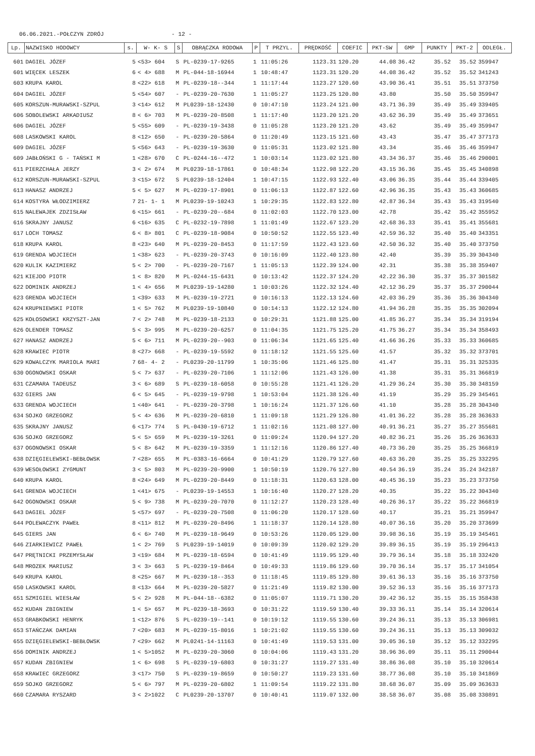06.06.2021.-POŁCZYN ZDRÓJ - 12 -
| Lp. | NAZWISKO HODOWCY | s. | W- K- S | S | OBRĄCZKA RODOWA | P | T PRZYL. | PRĘDKOŚĆ | COEFIC | PKT-SW | GMP | PUNKTY | PKT-2 | ODLEGŁ. |
| --- | --- | --- | --- | --- | --- | --- | --- | --- | --- | --- | --- | --- | --- | --- |
| 601 | DAGIEL JÓZEF | 5 | <53> 604 | S | PL-0239-17-9265 | 1 | 11:05:26 | 1123.31 | 120.20 | 44.08 | 36.42 | 35.52 | 35.52 | 359947 |
| 601 | WIĘCEK LESZEK | 6 | < 4> 688 | M | PL-044-18-16944 | 1 | 10:48:47 | 1123.31 | 120.20 | 44.08 | 36.42 | 35.52 | 35.52 | 341243 |
| 603 | KRUPA KAROL | 8 | <22> 618 | M | PL-0239-18--344 | 1 | 11:17:44 | 1123.27 | 120.60 | 43.90 | 36.41 | 35.51 | 35.51 | 373750 |
| 604 | DAGIEL JÓZEF | 5 | <54> 607 | - | PL-0239-20-7630 | 1 | 11:05:27 | 1123.25 | 120.80 | 43.80 | | 35.50 | 35.50 | 359947 |
| 605 | KORSZUN-MURAWSKI-SZPUL | 3 | <14> 612 | M | PL0239-18-12430 | 0 | 10:47:10 | 1123.24 | 121.00 | 43.71 | 36.39 | 35.49 | 35.49 | 339405 |
| 606 | SOBOLEWSKI ARKADIUSZ | 8 | < 6> 703 | M | PL-0239-20-8508 | 1 | 11:17:40 | 1123.20 | 121.20 | 43.62 | 36.39 | 35.49 | 35.49 | 373651 |
| 606 | DAGIEL JÓZEF | 5 | <55> 609 | - | PL-0239-19-3438 | 0 | 11:05:28 | 1123.20 | 121.20 | 43.62 | | 35.49 | 35.49 | 359947 |
| 608 | LASKOWSKI KAROL | 8 | <12> 650 | - | PL-0239-20-5864 | 0 | 11:20:49 | 1123.15 | 121.60 | 43.43 | | 35.47 | 35.47 | 377173 |
| 609 | DAGIEL JÓZEF | 5 | <56> 643 | - | PL-0239-19-3630 | 0 | 11:05:31 | 1123.02 | 121.80 | 43.34 | | 35.46 | 35.46 | 359947 |
| 609 | JABŁOŃSKI G - TAŃSKI M | 1 | <28> 670 | C | PL-0244-16--472 | 1 | 10:03:14 | 1123.02 | 121.80 | 43.34 | 36.37 | 35.46 | 35.46 | 290001 |
| 611 | PIERZCHAŁA JERZY | 3 | < 2> 674 | M | PL0239-18-17861 | 0 | 10:48:34 | 1122.98 | 122.20 | 43.15 | 36.36 | 35.45 | 35.45 | 340898 |
| 612 | KORSZUN-MURAWSKI-SZPUL | 3 | <15> 672 | S | PL0239-18-12404 | 1 | 10:47:15 | 1122.93 | 122.40 | 43.06 | 36.35 | 35.44 | 35.44 | 339405 |
| 613 | HANASZ ANDRZEJ | 5 | < 5> 627 | M | PL-0239-17-8901 | 0 | 11:06:13 | 1122.87 | 122.60 | 42.96 | 36.35 | 35.43 | 35.43 | 360685 |
| 614 | KOSTYRA WŁODZIMIERZ | 7 | 21- 1- 1 | M | PL0239-19-10243 | 1 | 10:29:35 | 1122.83 | 122.80 | 42.87 | 36.34 | 35.43 | 35.43 | 319540 |
| 615 | NALEWAJEK ZDZISŁAW | 6 | <15> 661 | - | PL-0239-20--684 | 0 | 11:02:03 | 1122.70 | 123.00 | 42.78 | | 35.42 | 35.42 | 355952 |
| 616 | SKRAJNY JANUSZ | 6 | <16> 635 | C | PL-0232-19-7898 | 1 | 11:01:49 | 1122.67 | 123.20 | 42.68 | 36.33 | 35.41 | 35.41 | 355681 |
| 617 | LOCH TOMASZ | 6 | < 8> 801 | C | PL-0239-18-9084 | 0 | 10:50:52 | 1122.55 | 123.40 | 42.59 | 36.32 | 35.40 | 35.40 | 343351 |
| 618 | KRUPA KAROL | 8 | <23> 640 | M | PL-0239-20-8453 | 0 | 11:17:59 | 1122.43 | 123.60 | 42.50 | 36.32 | 35.40 | 35.40 | 373750 |
| 619 | GRENDA WOJCIECH | 1 | <38> 623 | - | PL-0239-20-3743 | 0 | 10:16:09 | 1122.40 | 123.80 | 42.40 | | 35.39 | 35.39 | 304340 |
| 620 | KULIK KAZIMIERZ | 5 | < 2> 700 | - | PL-0239-20-7167 | 1 | 11:05:13 | 1122.39 | 124.00 | 42.31 | | 35.38 | 35.38 | 359407 |
| 621 | KIEJDO PIOTR | 1 | < 8> 820 | M | PL-0244-15-6431 | 0 | 10:13:42 | 1122.37 | 124.20 | 42.22 | 36.30 | 35.37 | 35.37 | 301582 |
| 622 | DOMINIK ANDRZEJ | 1 | < 4> 656 | M | PL0239-19-14280 | 1 | 10:03:26 | 1122.32 | 124.40 | 42.12 | 36.29 | 35.37 | 35.37 | 290044 |
| 623 | GRENDA WOJCIECH | 1 | <39> 633 | M | PL-0239-19-2721 | 0 | 10:16:13 | 1122.13 | 124.60 | 42.03 | 36.29 | 35.36 | 35.36 | 304340 |
| 624 | KRUPNIEWSKI PIOTR | 1 | < 5> 762 | M | PL0239-19-10840 | 0 | 10:14:13 | 1122.12 | 124.80 | 41.94 | 36.28 | 35.35 | 35.35 | 302094 |
| 625 | KOŁOSOWSKI KRZYSZT-JAN | 7 | < 2> 748 | M | PL-0239-18-2133 | 0 | 10:29:31 | 1121.88 | 125.00 | 41.85 | 36.27 | 35.34 | 35.34 | 319194 |
| 626 | OLENDER TOMASZ | 5 | < 3> 995 | M | PL-0239-20-6257 | 0 | 11:04:35 | 1121.75 | 125.20 | 41.75 | 36.27 | 35.34 | 35.34 | 358493 |
| 627 | HANASZ ANDRZEJ | 5 | < 6> 711 | M | PL-0239-20--903 | 0 | 11:06:34 | 1121.65 | 125.40 | 41.66 | 36.26 | 35.33 | 35.33 | 360685 |
| 628 | KRAWIEC PIOTR | 8 | <27> 668 | - | PL-0239-19-5592 | 0 | 11:18:12 | 1121.55 | 125.60 | 41.57 | | 35.32 | 35.32 | 373701 |
| 629 | KOWALCZYK MARIOLA MARI | 7 | 68- 4- 2 | - | PL0239-20-11799 | 1 | 10:35:06 | 1121.46 | 125.80 | 41.47 | | 35.31 | 35.31 | 325335 |
| 630 | OGONOWSKI OSKAR | 5 | < 7> 637 | - | PL-0239-20-7106 | 1 | 11:12:06 | 1121.43 | 126.00 | 41.38 | | 35.31 | 35.31 | 366819 |
| 631 | CZAMARA TADEUSZ | 3 | < 6> 689 | S | PL-0239-18-6058 | 0 | 10:55:28 | 1121.41 | 126.20 | 41.29 | 36.24 | 35.30 | 35.30 | 348159 |
| 632 | GIERS JAN | 6 | < 5> 645 | - | PL-0239-19-9798 | 1 | 10:53:04 | 1121.38 | 126.40 | 41.19 | | 35.29 | 35.29 | 345461 |
| 633 | GRENDA WOJCIECH | 1 | <40> 641 | - | PL-0239-20-3798 | 1 | 10:16:24 | 1121.37 | 126.60 | 41.10 | | 35.28 | 35.28 | 304340 |
| 634 | SOJKO GRZEGORZ | 5 | < 4> 636 | M | PL-0239-20-6810 | 1 | 11:09:18 | 1121.29 | 126.80 | 41.01 | 36.22 | 35.28 | 35.28 | 363633 |
| 635 | SKRAJNY JANUSZ | 6 | <17> 774 | S | PL-0430-19-6712 | 1 | 11:02:16 | 1121.08 | 127.00 | 40.91 | 36.21 | 35.27 | 35.27 | 355681 |
| 636 | SOJKO GRZEGORZ | 5 | < 5> 659 | M | PL-0239-19-3261 | 0 | 11:09:24 | 1120.94 | 127.20 | 40.82 | 36.21 | 35.26 | 35.26 | 363633 |
| 637 | OGONOWSKI OSKAR | 5 | < 8> 642 | M | PL-0239-19-3359 | 1 | 11:12:16 | 1120.86 | 127.40 | 40.73 | 36.20 | 35.25 | 35.25 | 366819 |
| 638 | DZIĘGIELEWSKI-BEBŁOWSK | 7 | <28> 655 | M | PL-0383-16-6664 | 0 | 10:41:29 | 1120.79 | 127.60 | 40.63 | 36.20 | 35.25 | 35.25 | 332295 |
| 639 | WESOŁOWSKI ZYGMUNT | 3 | < 5> 803 | M | PL-0239-20-9900 | 1 | 10:50:19 | 1120.76 | 127.80 | 40.54 | 36.19 | 35.24 | 35.24 | 342187 |
| 640 | KRUPA KAROL | 8 | <24> 649 | M | PL-0239-20-8449 | 0 | 11:18:31 | 1120.63 | 128.00 | 40.45 | 36.19 | 35.23 | 35.23 | 373750 |
| 641 | GRENDA WOJCIECH | 1 | <41> 675 | - | PL0239-19-14553 | 1 | 10:16:40 | 1120.27 | 128.20 | 40.35 | | 35.22 | 35.22 | 304340 |
| 642 | OGONOWSKI OSKAR | 5 | < 9> 738 | M | PL-0239-20-7070 | 0 | 11:12:27 | 1120.23 | 128.40 | 40.26 | 36.17 | 35.22 | 35.22 | 366819 |
| 643 | DAGIEL JÓZEF | 5 | <57> 697 | - | PL-0239-20-7508 | 0 | 11:06:20 | 1120.17 | 128.60 | 40.17 | | 35.21 | 35.21 | 359947 |
| 644 | POLEWACZYK PAWEŁ | 8 | <11> 812 | M | PL-0239-20-8496 | 1 | 11:18:37 | 1120.14 | 128.80 | 40.07 | 36.16 | 35.20 | 35.20 | 373699 |
| 645 | GIERS JAN | 6 | < 6> 740 | M | PL-0239-18-9649 | 0 | 10:53:26 | 1120.05 | 129.00 | 39.98 | 36.16 | 35.19 | 35.19 | 345461 |
| 646 | ZIARKIEWICZ PAWEŁ | 1 | < 2> 769 | S | PL0239-19-14019 | 0 | 10:09:39 | 1120.02 | 129.20 | 39.89 | 36.15 | 35.19 | 35.19 | 296413 |
| 647 | PRĘTNICKI PRZEMYSŁAW | 3 | <19> 684 | M | PL-0239-18-6594 | 0 | 10:41:49 | 1119.95 | 129.40 | 39.79 | 36.14 | 35.18 | 35.18 | 332420 |
| 648 | MROZEK MARIUSZ | 3 | < 3> 663 | S | PL-0239-19-8464 | 0 | 10:49:33 | 1119.86 | 129.60 | 39.70 | 36.14 | 35.17 | 35.17 | 341054 |
| 649 | KRUPA KAROL | 8 | <25> 667 | M | PL-0239-18--353 | 0 | 11:18:45 | 1119.85 | 129.80 | 39.61 | 36.13 | 35.16 | 35.16 | 373750 |
| 650 | LASKOWSKI KAROL | 8 | <13> 664 | M | PL-0239-20-5827 | 0 | 11:21:49 | 1119.82 | 130.00 | 39.52 | 36.13 | 35.16 | 35.16 | 377173 |
| 651 | SZMIGIEL WIESŁAW | 5 | < 2> 928 | M | PL-044-18--6382 | 0 | 11:05:07 | 1119.71 | 130.20 | 39.42 | 36.12 | 35.15 | 35.15 | 358438 |
| 652 | KUDAN ZBIGNIEW | 1 | < 5> 657 | M | PL-0239-18-3693 | 0 | 10:31:22 | 1119.59 | 130.40 | 39.33 | 36.11 | 35.14 | 35.14 | 320614 |
| 653 | GRABKOWSKI HENRYK | 1 | <12> 876 | S | PL-0239-19--141 | 0 | 10:19:12 | 1119.55 | 130.60 | 39.24 | 36.11 | 35.13 | 35.13 | 306981 |
| 653 | STAŃCZAK DAMIAN | 7 | <20> 683 | M | PL-0239-15-8016 | 1 | 10:21:02 | 1119.55 | 130.60 | 39.24 | 36.11 | 35.13 | 35.13 | 309032 |
| 655 | DZIĘGIELEWSKI-BEBŁOWSK | 7 | <29> 662 | M | PL0241-14-11163 | 0 | 10:41:49 | 1119.53 | 131.00 | 39.05 | 36.10 | 35.12 | 35.12 | 332295 |
| 656 | DOMINIK ANDRZEJ | 1 | < 5>1052 | M | PL-0239-20-3060 | 0 | 10:04:06 | 1119.43 | 131.20 | 38.96 | 36.09 | 35.11 | 35.11 | 290044 |
| 657 | KUDAN ZBIGNIEW | 1 | < 6> 698 | S | PL-0239-19-6803 | 0 | 10:31:27 | 1119.27 | 131.40 | 38.86 | 36.08 | 35.10 | 35.10 | 320614 |
| 658 | KRAWIEC GRZEGORZ | 3 | <17> 750 | S | PL-0239-19-8659 | 0 | 10:50:27 | 1119.23 | 131.60 | 38.77 | 36.08 | 35.10 | 35.10 | 341869 |
| 659 | SOJKO GRZEGORZ | 5 | < 6> 797 | M | PL-0239-20-6802 | 1 | 11:09:54 | 1119.22 | 131.80 | 38.68 | 36.07 | 35.09 | 35.09 | 363633 |
| 660 | CZAMARA RYSZARD | 3 | < 2>1022 | C | PL0239-20-13707 | 0 | 10:40:41 | 1119.07 | 132.00 | 38.58 | 36.07 | 35.08 | 35.08 | 330891 |